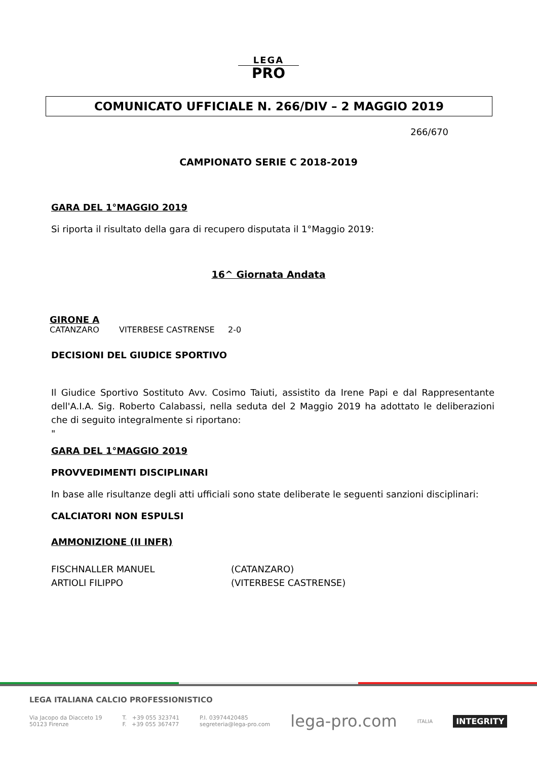LEGA
PRO
COMUNICATO UFFICIALE N. 266/DIV – 2 MAGGIO 2019
266/670
CAMPIONATO SERIE C 2018-2019
GARA DEL 1°MAGGIO 2019
Si riporta il risultato della gara di recupero disputata il 1°Maggio 2019:
16^ Giornata Andata
GIRONE A
CATANZARO VITERBESE CASTRENSE 2-0
DECISIONI DEL GIUDICE SPORTIVO
Il Giudice Sportivo Sostituto Avv. Cosimo Taiuti, assistito da Irene Papi e dal Rappresentante dell'A.I.A. Sig. Roberto Calabassi, nella seduta del 2 Maggio 2019 ha adottato le deliberazioni che di seguito integralmente si riportano:
"
GARA DEL 1°MAGGIO 2019
PROVVEDIMENTI DISCIPLINARI
In base alle risultanze degli atti ufficiali sono state deliberate le seguenti sanzioni disciplinari:
CALCIATORI NON ESPULSI
AMMONIZIONE (II INFR)
FISCHNALLER MANUEL
ARTIOLI FILIPPO
(CATANZARO)
(VITERBESE CASTRENSE)
LEGA ITALIANA CALCIO PROFESSIONISTICO
Via Jacopo da Diacceto 19
50123 Firenze
T. +39 055 323741
F. +39 055 367477
P.I. 03974420485
segreteria@lega-pro.com
lega-pro.com
ITALIA
INTEGRITY